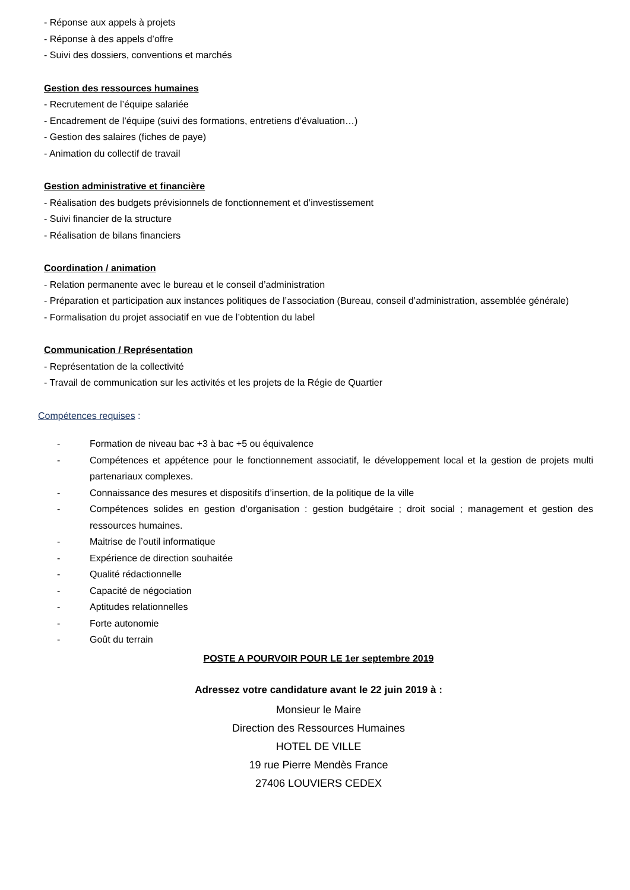- Réponse aux appels à projets
- Réponse à des appels d’offre
- Suivi des dossiers, conventions et marchés
Gestion des ressources humaines
- Recrutement de l’équipe salariée
- Encadrement de l’équipe (suivi des formations, entretiens d’évaluation…)
- Gestion des salaires (fiches de paye)
- Animation du collectif de travail
Gestion administrative et financière
- Réalisation des budgets prévisionnels de fonctionnement et d’investissement
- Suivi financier de la structure
- Réalisation de bilans financiers
Coordination / animation
- Relation permanente avec le bureau et le conseil d’administration
- Préparation et participation aux instances politiques de l’association (Bureau, conseil d’administration, assemblée générale)
- Formalisation du projet associatif en vue de l’obtention du label
Communication / Représentation
- Représentation de la collectivité
- Travail de communication sur les activités et les projets de la Régie de Quartier
Compétences requises :
- Formation de niveau bac +3 à bac +5 ou équivalence
- Compétences et appétence pour le fonctionnement associatif, le développement local et la gestion de projets multi partenariaux complexes.
- Connaissance des mesures et dispositifs d’insertion, de la politique de la ville
- Compétences solides en gestion d’organisation : gestion budgétaire ; droit social ; management et gestion des ressources humaines.
- Maitrise de l’outil informatique
- Expérience de direction souhaitée
- Qualité rédactionnelle
- Capacité de négociation
- Aptitudes relationnelles
- Forte autonomie
- Goût du terrain
POSTE A POURVOIR POUR LE 1er septembre 2019
Adressez votre candidature avant le 22 juin 2019 à :
Monsieur le Maire
Direction des Ressources Humaines
HOTEL DE VILLE
19 rue Pierre Mendès France
27406 LOUVIERS CEDEX